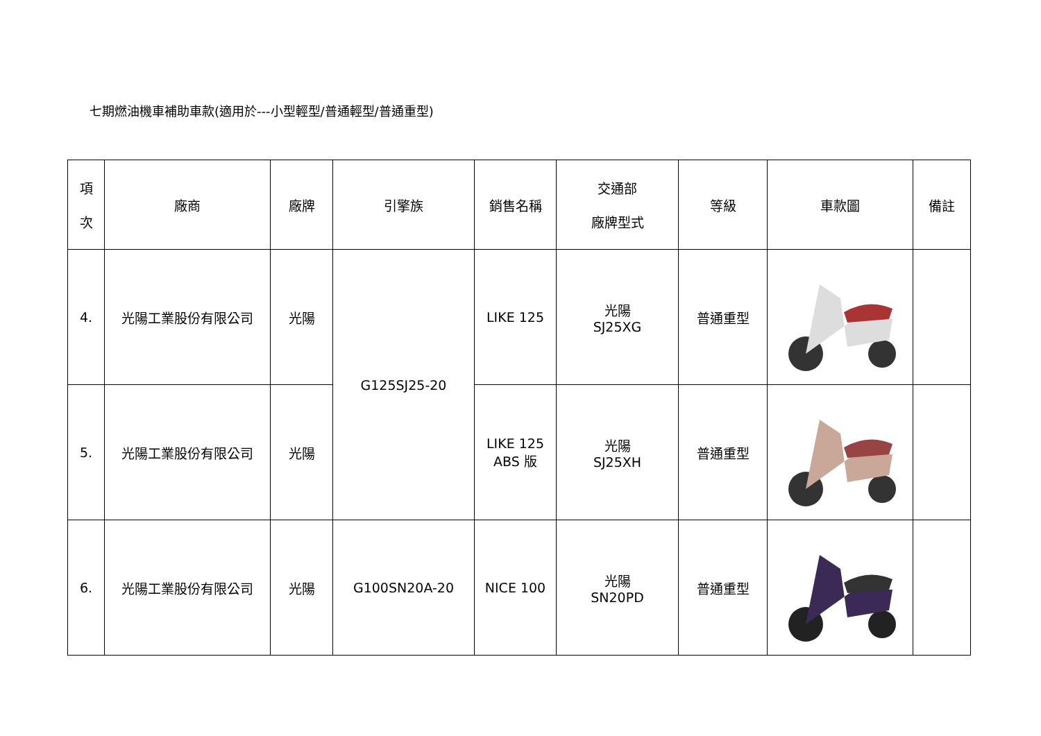七期燃油機車補助車款(適用於---小型輕型/普通輕型/普通重型)
| 項 次 | 廠商 | 廠牌 | 引擎族 | 銷售名稱 | 交通部 廠牌型式 | 等級 | 車款圖 | 備註 |
| --- | --- | --- | --- | --- | --- | --- | --- | --- |
| 4. | 光陽工業股份有限公司 | 光陽 | G125SJ25-20 | LIKE 125 | 光陽 SJ25XG | 普通重型 | | |
| 5. | 光陽工業股份有限公司 | 光陽 | | LIKE 125 ABS 版 | 光陽 SJ25XH | 普通重型 | | |
| 6. | 光陽工業股份有限公司 | 光陽 | G100SN20A-20 | NICE 100 | 光陽 SN20PD | 普通重型 | | |